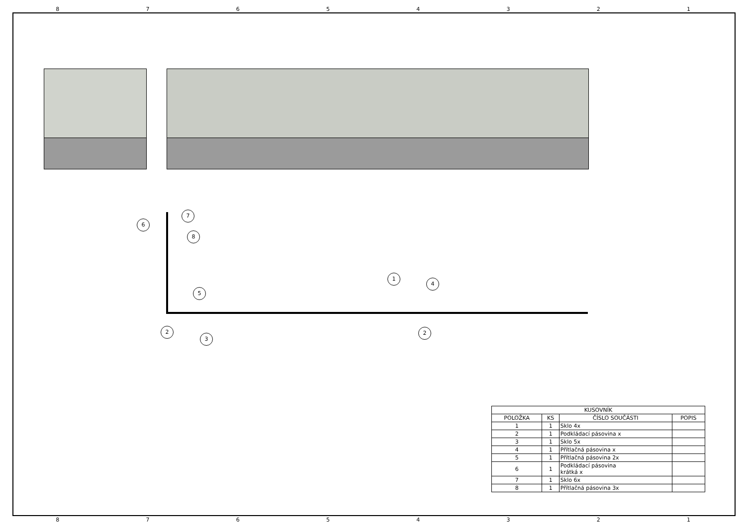87654321
6
7
8
5
1
4
2
3
2
| KUSOVNÍK | | | |
| --- | --- | --- | --- |
| POLOŽKA | KS | ČÍSLO SOUČÁSTI | POPIS |
| 1 | 1 | Sklo 4x | |
| 2 | 1 | Podkládací pásovina x | |
| 3 | 1 | Sklo 5x | |
| 4 | 1 | Přítlačná pásovina x | |
| 5 | 1 | Přítlačná pásovina 2x | |
| 6 | 1 | Podkládací pásovina krátká x | |
| 7 | 1 | Sklo 6x | |
| 8 | 1 | Přítlačná pásovina 3x | |
87654321